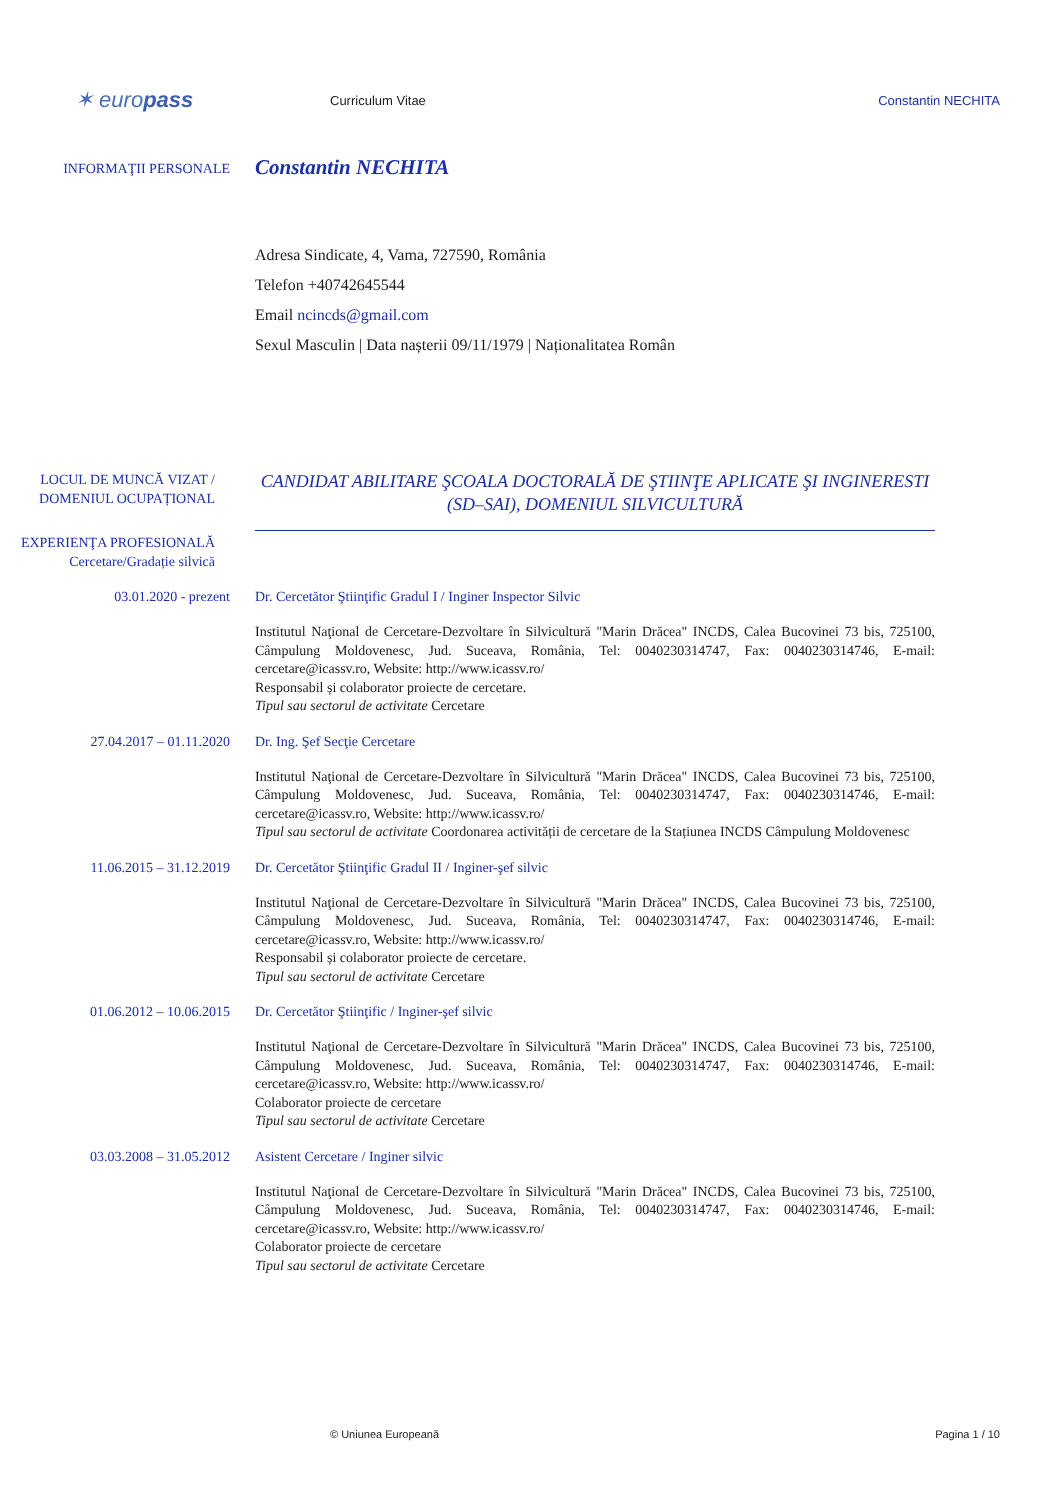✶ europass
Curriculum Vitae
Constantin NECHITA
INFORMAŢII PERSONALE
Constantin NECHITA
Adresa Sindicate, 4, Vama, 727590, România
Telefon +40742645544
Email ncincds@gmail.com
Sexul Masculin | Data nașterii 09/11/1979 | Naționalitatea Român
LOCUL DE MUNCĂ VIZAT / DOMENIUL OCUPAȚIONAL
CANDIDAT ABILITARE ŞCOALA DOCTORALĂ DE ŞTIINŢE APLICATE ŞI INGINERESTI (SD–SAI), DOMENIUL SILVICULTURĂ
EXPERIENŢA PROFESIONALĂ
Cercetare/Gradație silvică
03.01.2020 - prezent Dr. Cercetător Ştiinţific Gradul I / Inginer Inspector Silvic
Institutul Naţional de Cercetare-Dezvoltare în Silvicultură "Marin Drăcea" INCDS, Calea Bucovinei 73 bis, 725100, Câmpulung Moldovenesc, Jud. Suceava, România, Tel: 0040230314747, Fax: 0040230314746, E-mail: cercetare@icassv.ro, Website: http://www.icassv.ro/
Responsabil și colaborator proiecte de cercetare.
Tipul sau sectorul de activitate Cercetare
27.04.2017 – 01.11.2020 Dr. Ing. Şef Secţie Cercetare
Institutul Naţional de Cercetare-Dezvoltare în Silvicultură "Marin Drăcea" INCDS, Calea Bucovinei 73 bis, 725100, Câmpulung Moldovenesc, Jud. Suceava, România, Tel: 0040230314747, Fax: 0040230314746, E-mail: cercetare@icassv.ro, Website: http://www.icassv.ro/
Tipul sau sectorul de activitate Coordonarea activității de cercetare de la Stațiunea INCDS Câmpulung Moldovenesc
11.06.2015 – 31.12.2019 Dr. Cercetător Ştiinţific Gradul II / Inginer-şef silvic
Institutul Naţional de Cercetare-Dezvoltare în Silvicultură "Marin Drăcea" INCDS, Calea Bucovinei 73 bis, 725100, Câmpulung Moldovenesc, Jud. Suceava, România, Tel: 0040230314747, Fax: 0040230314746, E-mail: cercetare@icassv.ro, Website: http://www.icassv.ro/
Responsabil și colaborator proiecte de cercetare.
Tipul sau sectorul de activitate Cercetare
01.06.2012 – 10.06.2015 Dr. Cercetător Ştiinţific / Inginer-şef silvic
Institutul Naţional de Cercetare-Dezvoltare în Silvicultură "Marin Drăcea" INCDS, Calea Bucovinei 73 bis, 725100, Câmpulung Moldovenesc, Jud. Suceava, România, Tel: 0040230314747, Fax: 0040230314746, E-mail: cercetare@icassv.ro, Website: http://www.icassv.ro/
Colaborator proiecte de cercetare
Tipul sau sectorul de activitate Cercetare
03.03.2008 – 31.05.2012 Asistent Cercetare / Inginer silvic
Institutul Naţional de Cercetare-Dezvoltare în Silvicultură "Marin Drăcea" INCDS, Calea Bucovinei 73 bis, 725100, Câmpulung Moldovenesc, Jud. Suceava, România, Tel: 0040230314747, Fax: 0040230314746, E-mail: cercetare@icassv.ro, Website: http://www.icassv.ro/
Colaborator proiecte de cercetare
Tipul sau sectorul de activitate Cercetare
© Uniunea Europeană Pagina 1 / 10